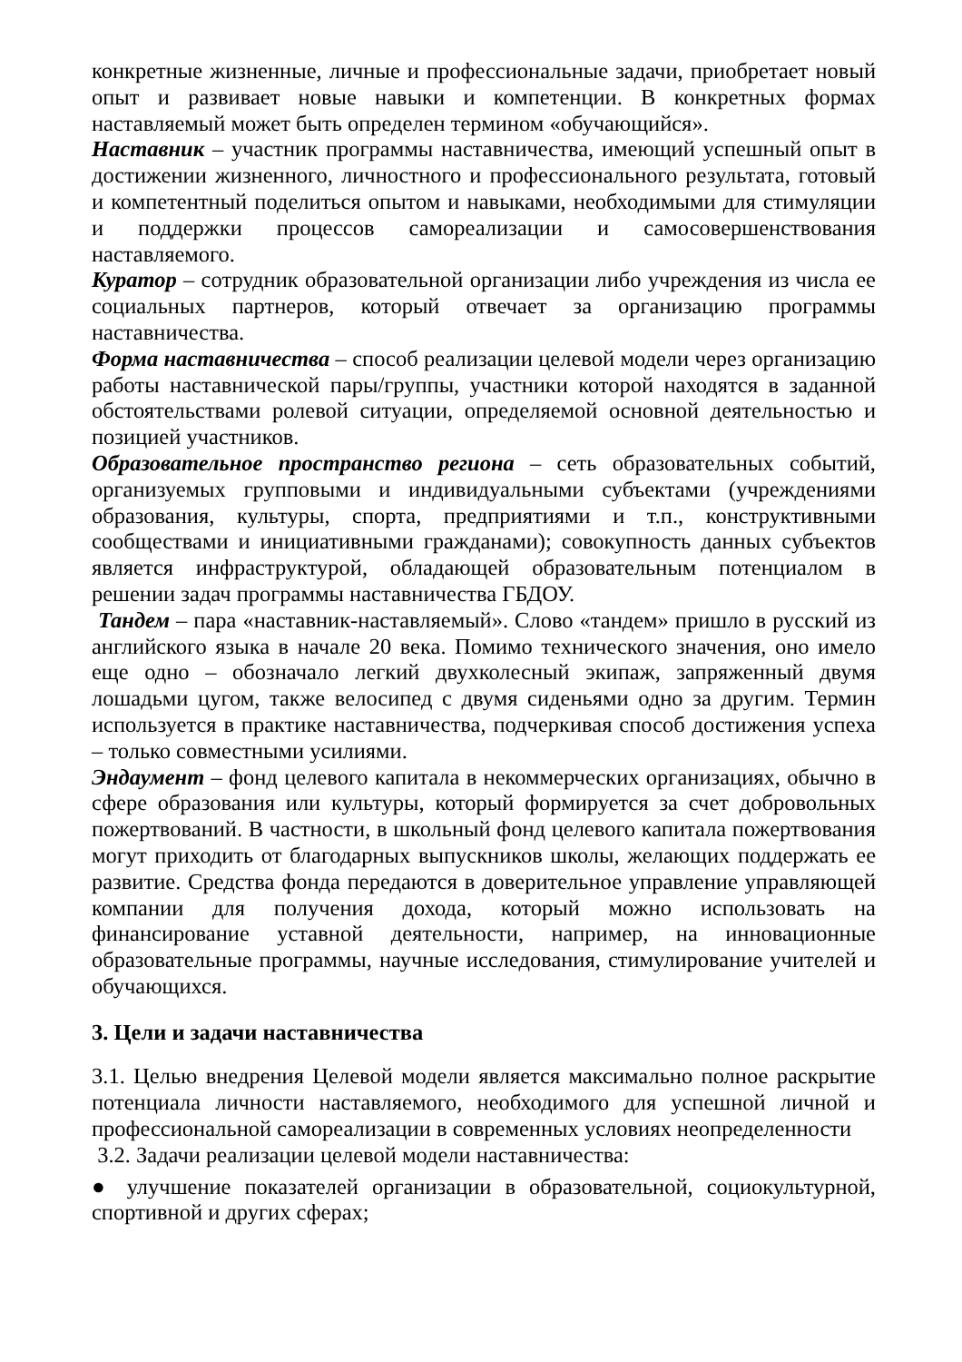конкретные жизненные, личные и профессиональные задачи, приобретает новый опыт и развивает новые навыки и компетенции. В конкретных формах наставляемый может быть определен термином «обучающийся».
Наставник – участник программы наставничества, имеющий успешный опыт в достижении жизненного, личностного и профессионального результата, готовый и компетентный поделиться опытом и навыками, необходимыми для стимуляции и поддержки процессов самореализации и самосовершенствования наставляемого.
Куратор – сотрудник образовательной организации либо учреждения из числа ее социальных партнеров, который отвечает за организацию программы наставничества.
Форма наставничества – способ реализации целевой модели через организацию работы наставнической пары/группы, участники которой находятся в заданной обстоятельствами ролевой ситуации, определяемой основной деятельностью и позицией участников.
Образовательное пространство региона – сеть образовательных событий, организуемых групповыми и индивидуальными субъектами (учреждениями образования, культуры, спорта, предприятиями и т.п., конструктивными сообществами и инициативными гражданами); совокупность данных субъектов является инфраструктурой, обладающей образовательным потенциалом в решении задач программы наставничества ГБДОУ.
Тандем – пара «наставник-наставляемый». Слово «тандем» пришло в русский из английского языка в начале 20 века. Помимо технического значения, оно имело еще одно – обозначало легкий двухколесный экипаж, запряженный двумя лошадьми цугом, также велосипед с двумя сиденьями одно за другим. Термин используется в практике наставничества, подчеркивая способ достижения успеха – только совместными усилиями.
Эндаумент – фонд целевого капитала в некоммерческих организациях, обычно в сфере образования или культуры, который формируется за счет добровольных пожертвований. В частности, в школьный фонд целевого капитала пожертвования могут приходить от благодарных выпускников школы, желающих поддержать ее развитие. Средства фонда передаются в доверительное управление управляющей компании для получения дохода, который можно использовать на финансирование уставной деятельности, например, на инновационные образовательные программы, научные исследования, стимулирование учителей и обучающихся.
3. Цели и задачи наставничества
3.1. Целью внедрения Целевой модели является максимально полное раскрытие потенциала личности наставляемого, необходимого для успешной личной и профессиональной самореализации в современных условиях неопределенности
3.2. Задачи реализации целевой модели наставничества:
● улучшение показателей организации в образовательной, социокультурной, спортивной и других сферах;